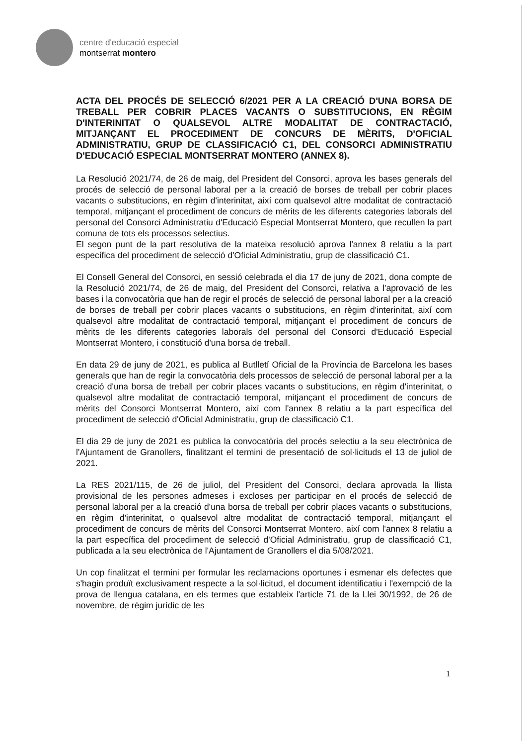centre d'educació especial
montserrat montero
ACTA DEL PROCÉS DE SELECCIÓ 6/2021 PER A LA CREACIÓ D'UNA BORSA DE TREBALL PER COBRIR PLACES VACANTS O SUBSTITUCIONS, EN RÈGIM D'INTERINITAT O QUALSEVOL ALTRE MODALITAT DE CONTRACTACIÓ, MITJANÇANT EL PROCEDIMENT DE CONCURS DE MÈRITS, D'OFICIAL ADMINISTRATIU, GRUP DE CLASSIFICACIÓ C1, DEL CONSORCI ADMINISTRATIU D'EDUCACIÓ ESPECIAL MONTSERRAT MONTERO (ANNEX 8).
La Resolució 2021/74, de 26 de maig, del President del Consorci, aprova les bases generals del procés de selecció de personal laboral per a la creació de borses de treball per cobrir places vacants o substitucions, en règim d'interinitat, així com qualsevol altre modalitat de contractació temporal, mitjançant el procediment de concurs de mèrits de les diferents categories laborals del personal del Consorci Administratiu d'Educació Especial Montserrat Montero, que recullen la part comuna de tots els processos selectius.
El segon punt de la part resolutiva de la mateixa resolució aprova l'annex 8 relatiu a la part específica del procediment de selecció d'Oficial Administratiu, grup de classificació C1.
El Consell General del Consorci, en sessió celebrada el dia 17 de juny de 2021, dona compte de la Resolució 2021/74, de 26 de maig, del President del Consorci, relativa a l'aprovació de les bases i la convocatòria que han de regir el procés de selecció de personal laboral per a la creació de borses de treball per cobrir places vacants o substitucions, en règim d'interinitat, així com qualsevol altre modalitat de contractació temporal, mitjançant el procediment de concurs de mèrits de les diferents categories laborals del personal del Consorci d'Educació Especial Montserrat Montero, i constitució d'una borsa de treball.
En data 29 de juny de 2021, es publica al Butlletí Oficial de la Província de Barcelona les bases generals que han de regir la convocatòria dels processos de selecció de personal laboral per a la creació d'una borsa de treball per cobrir places vacants o substitucions, en règim d'interinitat, o qualsevol altre modalitat de contractació temporal, mitjançant el procediment de concurs de mèrits del Consorci Montserrat Montero, així com l'annex 8 relatiu a la part específica del procediment de selecció d'Oficial Administratiu, grup de classificació C1.
El dia 29 de juny de 2021 es publica la convocatòria del procés selectiu a la seu electrònica de l'Ajuntament de Granollers, finalitzant el termini de presentació de sol·licituds el 13 de juliol de 2021.
La RES 2021/115, de 26 de juliol, del President del Consorci, declara aprovada la llista provisional de les persones admeses i excloses per participar en el procés de selecció de personal laboral per a la creació d'una borsa de treball per cobrir places vacants o substitucions, en règim d'interinitat, o qualsevol altre modalitat de contractació temporal, mitjançant el procediment de concurs de mèrits del Consorci Montserrat Montero, així com l'annex 8 relatiu a la part específica del procediment de selecció d'Oficial Administratiu, grup de classificació C1, publicada a la seu electrònica de l'Ajuntament de Granollers el dia 5/08/2021.
Un cop finalitzat el termini per formular les reclamacions oportunes i esmenar els defectes que s'hagin produït exclusivament respecte a la sol·licitud, el document identificatiu i l'exempció de la prova de llengua catalana, en els termes que estableix l'article 71 de la Llei 30/1992, de 26 de novembre, de règim jurídic de les
1